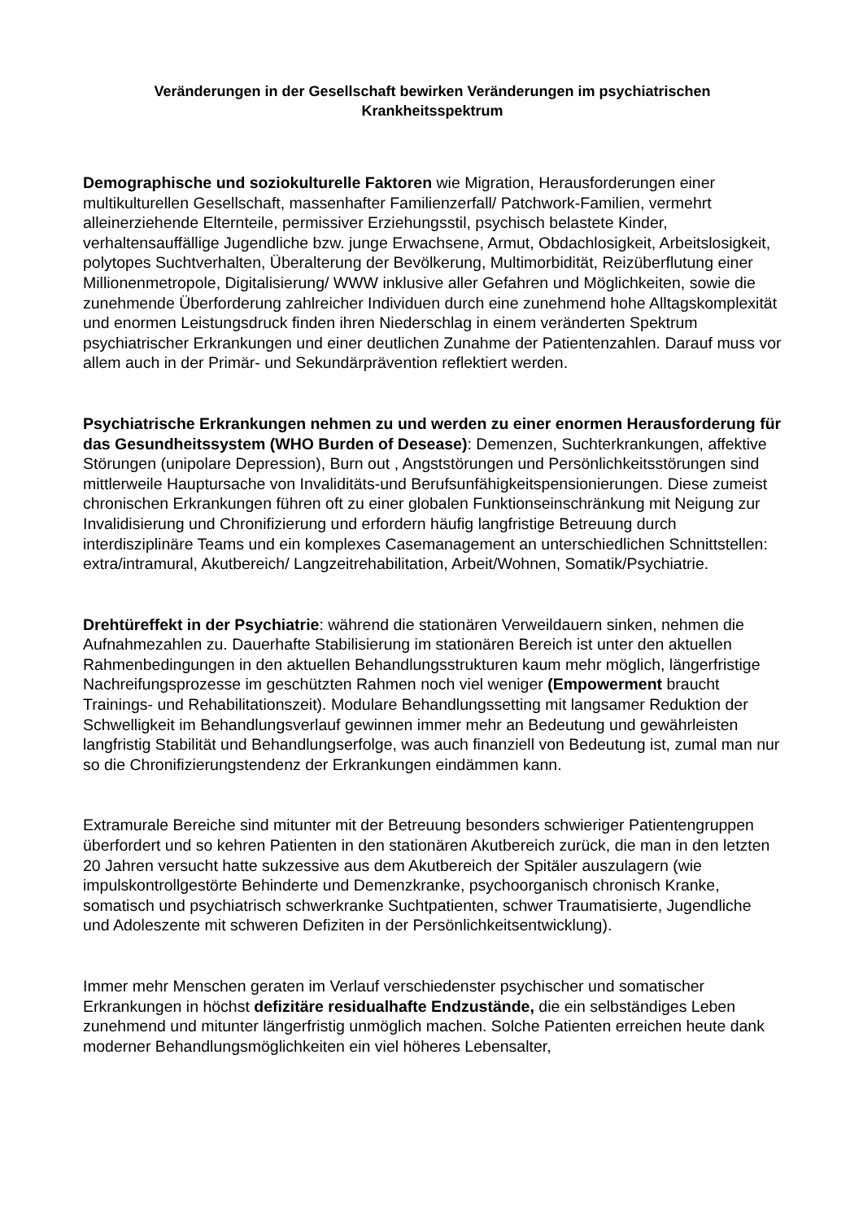Veränderungen in der Gesellschaft bewirken Veränderungen im psychiatrischen Krankheitsspektrum
Demographische und soziokulturelle Faktoren wie Migration, Herausforderungen einer multikulturellen Gesellschaft, massenhafter Familienzerfall/ Patchwork-Familien, vermehrt alleinerziehende Elternteile, permissiver Erziehungsstil, psychisch belastete Kinder, verhaltensauffällige Jugendliche bzw. junge Erwachsene, Armut, Obdachlosigkeit, Arbeitslosigkeit, polytopes Suchtverhalten, Überalterung der Bevölkerung, Multimorbidität, Reizüberflutung einer Millionenmetropole, Digitalisierung/ WWW inklusive aller Gefahren und Möglichkeiten, sowie die zunehmende Überforderung zahlreicher Individuen durch eine zunehmend hohe Alltagskomplexität und enormen Leistungsdruck finden ihren Niederschlag in einem veränderten Spektrum psychiatrischer Erkrankungen und einer deutlichen Zunahme der Patientenzahlen. Darauf muss vor allem auch in der Primär- und Sekundärprävention reflektiert werden.
Psychiatrische Erkrankungen nehmen zu und werden zu einer enormen Herausforderung für das Gesundheitssystem (WHO Burden of Desease): Demenzen, Suchterkrankungen, affektive Störungen (unipolare Depression), Burn out , Angststörungen und Persönlichkeitsstörungen sind mittlerweile Hauptursache von Invaliditäts-und Berufsunfähigkeitspensionierungen. Diese zumeist chronischen Erkrankungen führen oft zu einer globalen Funktionseinschränkung mit Neigung zur Invalidisierung und Chronifizierung und erfordern häufig langfristige Betreuung durch interdisziplinäre Teams und ein komplexes Casemanagement an unterschiedlichen Schnittstellen: extra/intramural, Akutbereich/ Langzeitrehabilitation, Arbeit/Wohnen, Somatik/Psychiatrie.
Drehtüreffekt in der Psychiatrie: während die stationären Verweildauern sinken, nehmen die Aufnahmezahlen zu. Dauerhafte Stabilisierung im stationären Bereich ist unter den aktuellen Rahmenbedingungen in den aktuellen Behandlungsstrukturen kaum mehr möglich, längerfristige Nachreifungsprozesse im geschützten Rahmen noch viel weniger (Empowerment braucht Trainings- und Rehabilitationszeit). Modulare Behandlungssetting mit langsamer Reduktion der Schwelligkeit im Behandlungsverlauf gewinnen immer mehr an Bedeutung und gewährleisten langfristig Stabilität und Behandlungserfolge, was auch finanziell von Bedeutung ist, zumal man nur so die Chronifizierungstendenz der Erkrankungen eindämmen kann.
Extramurale Bereiche sind mitunter mit der Betreuung besonders schwieriger Patientengruppen überfordert und so kehren Patienten in den stationären Akutbereich zurück, die man in den letzten 20 Jahren versucht hatte sukzessive aus dem Akutbereich der Spitäler auszulagern (wie impulskontrollgestörte Behinderte und Demenzkranke, psychoorganisch chronisch Kranke, somatisch und psychiatrisch schwerkranke Suchtpatienten, schwer Traumatisierte, Jugendliche und Adoleszente mit schweren Defiziten in der Persönlichkeitsentwicklung).
Immer mehr Menschen geraten im Verlauf verschiedenster psychischer und somatischer Erkrankungen in höchst defizitäre residualhafte Endzustände, die ein selbständiges Leben zunehmend und mitunter längerfristig unmöglich machen. Solche Patienten erreichen heute dank moderner Behandlungsmöglichkeiten ein viel höheres Lebensalter,